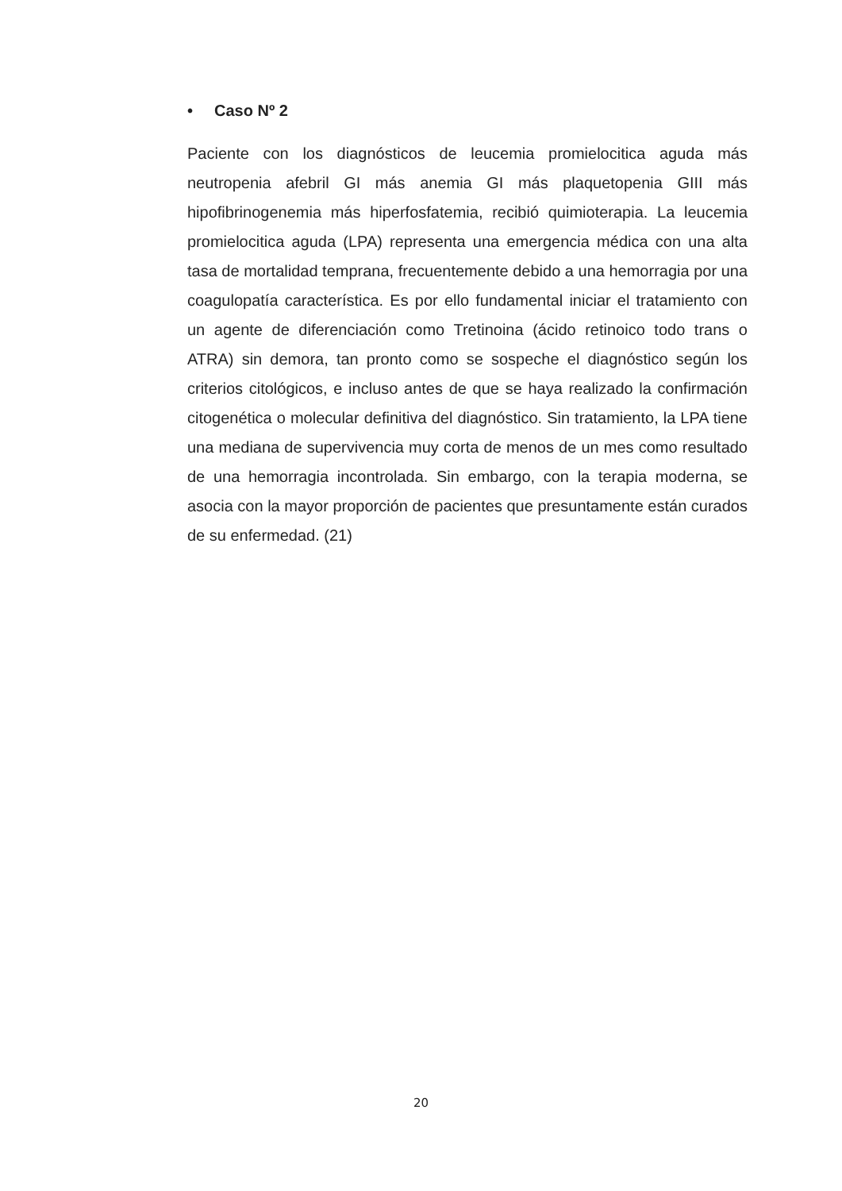• Caso Nº 2
Paciente con los diagnósticos de leucemia promielocitica aguda más neutropenia afebril GI más anemia GI más plaquetopenia GIII más hipofibrinogenemia más hiperfosfatemia, recibió quimioterapia. La leucemia promielocitica aguda (LPA) representa una emergencia médica con una alta tasa de mortalidad temprana, frecuentemente debido a una hemorragia por una coagulopatía característica. Es por ello fundamental iniciar el tratamiento con un agente de diferenciación como Tretinoina (ácido retinoico todo trans o ATRA) sin demora, tan pronto como se sospeche el diagnóstico según los criterios citológicos, e incluso antes de que se haya realizado la confirmación citogenética o molecular definitiva del diagnóstico. Sin tratamiento, la LPA tiene una mediana de supervivencia muy corta de menos de un mes como resultado de una hemorragia incontrolada. Sin embargo, con la terapia moderna, se asocia con la mayor proporción de pacientes que presuntamente están curados de su enfermedad. (21)
20